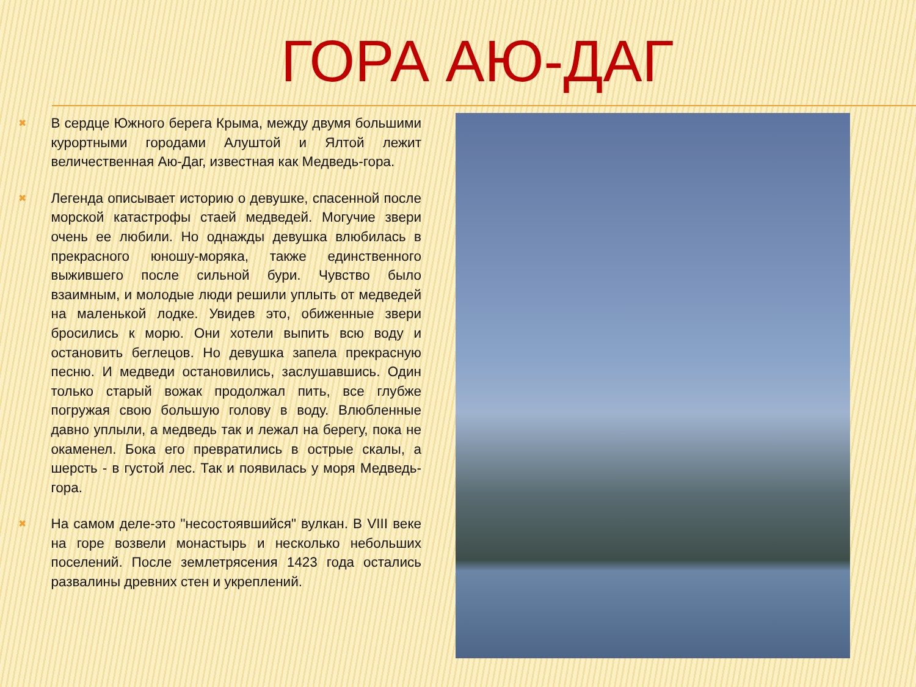ГОРА АЮ-ДАГ
✖
В сердце Южного берега Крыма, между двумя большими курортными городами Алуштой и Ялтой лежит величественная Аю-Даг, известная как Медведь-гора.
✖
Легенда описывает историю о девушке, спасенной после морской катастрофы стаей медведей. Могучие звери очень ее любили. Но однажды девушка влюбилась в прекрасного юношу-моряка, также единственного выжившего после сильной бури. Чувство было взаимным, и молодые люди решили уплыть от медведей на маленькой лодке. Увидев это, обиженные звери бросились к морю. Они хотели выпить всю воду и остановить беглецов. Но девушка запела прекрасную песню. И медведи остановились, заслушавшись. Один только старый вожак продолжал пить, все глубже погружая свою большую голову в воду. Влюбленные давно уплыли, а медведь так и лежал на берегу, пока не окаменел. Бока его превратились в острые скалы, а шерсть - в густой лес. Так и появилась у моря Медведь-гора.
✖
На самом деле-это "несостоявшийся" вулкан. В VIII веке на горе возвели монастырь и несколько небольших поселений. После землетрясения 1423 года остались развалины древних стен и укреплений.